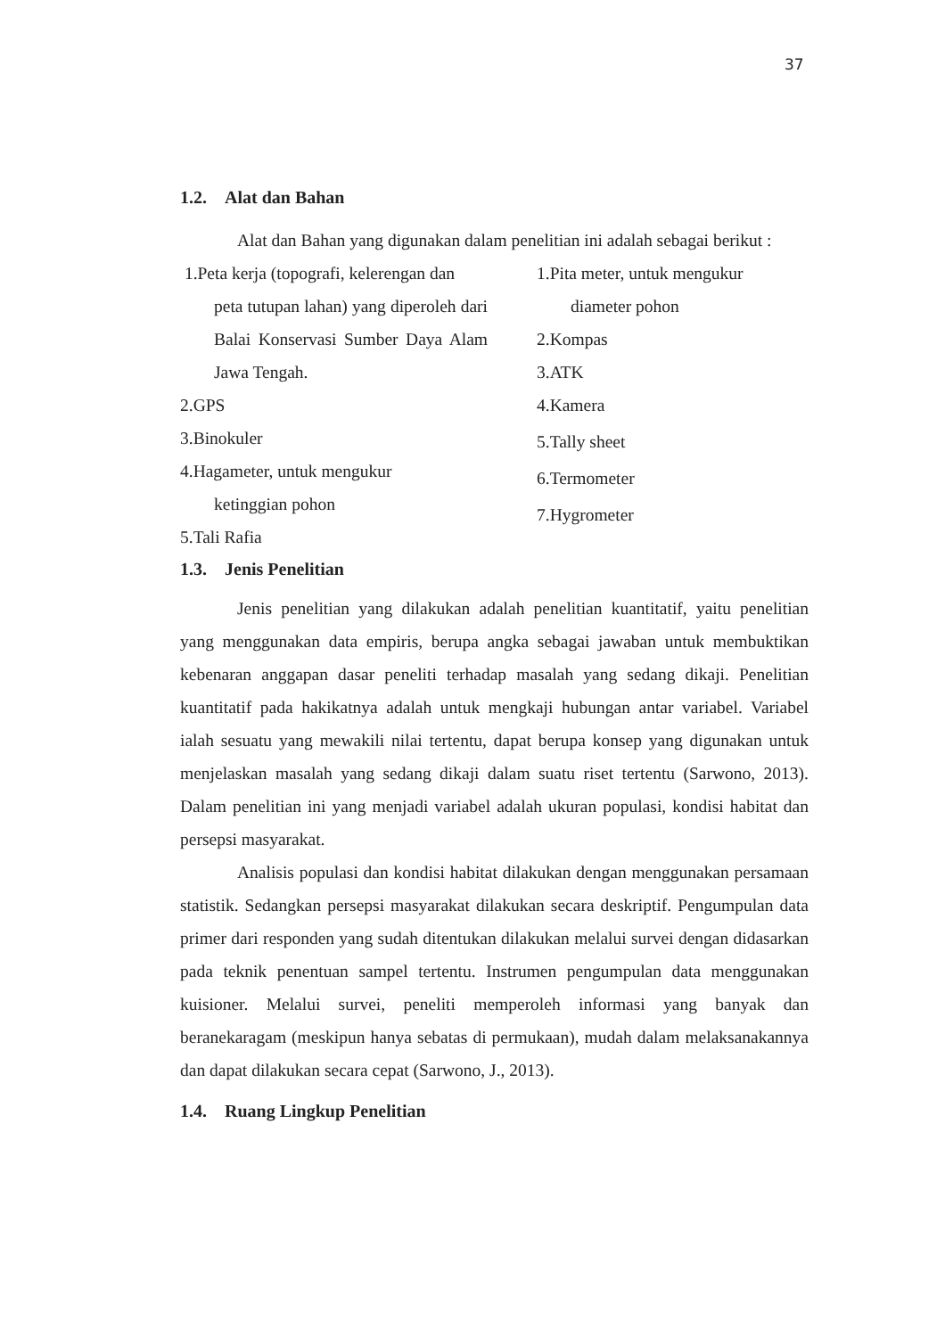37
1.2. Alat dan Bahan
Alat dan Bahan yang digunakan dalam penelitian ini adalah sebagai berikut :
1.Peta kerja (topografi, kelerengan dan
peta tutupan lahan) yang diperoleh dari Balai Konservasi Sumber Daya Alam Jawa Tengah.
2.GPS
3.Binokuler
4.Hagameter, untuk mengukur
ketinggian pohon
5.Tali Rafia
1.Pita meter, untuk mengukur
diameter pohon
2.Kompas
3.ATK
4.Kamera
5.Tally sheet
6.Termometer
7.Hygrometer
1.3. Jenis Penelitian
Jenis penelitian yang dilakukan adalah penelitian kuantitatif, yaitu penelitian yang menggunakan data empiris, berupa angka sebagai jawaban untuk membuktikan kebenaran anggapan dasar peneliti terhadap masalah yang sedang dikaji. Penelitian kuantitatif pada hakikatnya adalah untuk mengkaji hubungan antar variabel. Variabel ialah sesuatu yang mewakili nilai tertentu, dapat berupa konsep yang digunakan untuk menjelaskan masalah yang sedang dikaji dalam suatu riset tertentu (Sarwono, 2013). Dalam penelitian ini yang menjadi variabel adalah ukuran populasi, kondisi habitat dan persepsi masyarakat.
Analisis populasi dan kondisi habitat dilakukan dengan menggunakan persamaan statistik. Sedangkan persepsi masyarakat dilakukan secara deskriptif. Pengumpulan data primer dari responden yang sudah ditentukan dilakukan melalui survei dengan didasarkan pada teknik penentuan sampel tertentu. Instrumen pengumpulan data menggunakan kuisioner. Melalui survei, peneliti memperoleh informasi yang banyak dan beranekaragam (meskipun hanya sebatas di permukaan), mudah dalam melaksanakannya dan dapat dilakukan secara cepat (Sarwono, J., 2013).
1.4. Ruang Lingkup Penelitian